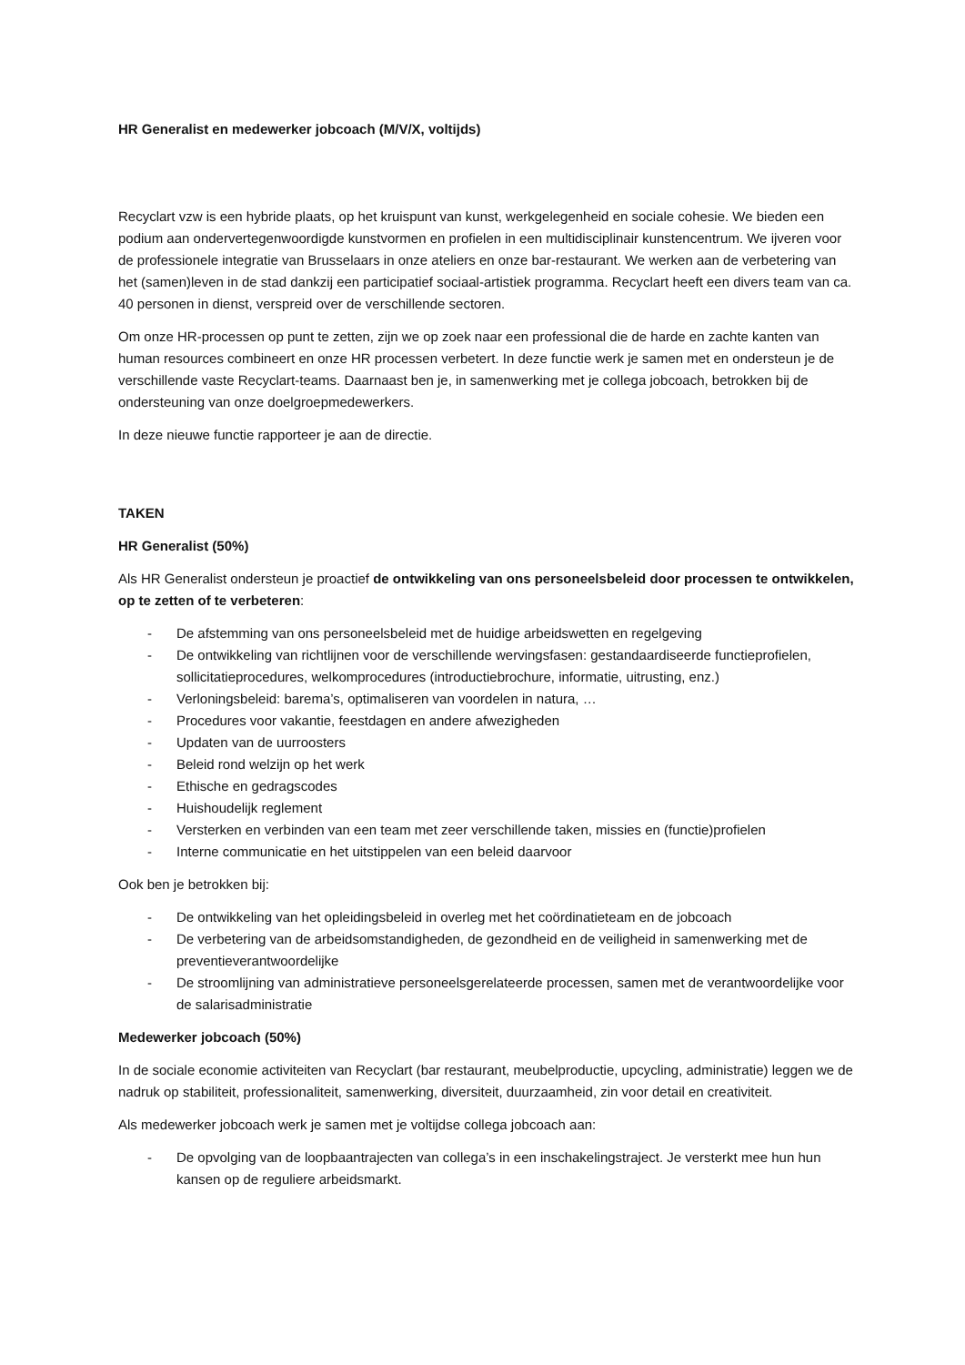HR Generalist en medewerker jobcoach (M/V/X, voltijds)
Recyclart vzw is een hybride plaats, op het kruispunt van kunst, werkgelegenheid en sociale cohesie. We bieden een podium aan ondervertegenwoordigde kunstvormen en profielen in een multidisciplinair kunstencentrum. We ijveren voor de professionele integratie van Brusselaars in onze ateliers en onze bar-restaurant. We werken aan de verbetering van het (samen)leven in de stad dankzij een participatief sociaal-artistiek programma. Recyclart heeft een divers team van ca. 40 personen in dienst, verspreid over de verschillende sectoren.
Om onze HR-processen op punt te zetten, zijn we op zoek naar een professional die de harde en zachte kanten van human resources combineert en onze HR processen verbetert. In deze functie werk je samen met en ondersteun je de verschillende vaste Recyclart-teams. Daarnaast ben je, in samenwerking met je collega jobcoach, betrokken bij de ondersteuning van onze doelgroepmedewerkers.
In deze nieuwe functie rapporteer je aan de directie.
TAKEN
HR Generalist (50%)
Als HR Generalist ondersteun je proactief de ontwikkeling van ons personeelsbeleid door processen te ontwikkelen, op te zetten of te verbeteren:
- De afstemming van ons personeelsbeleid met de huidige arbeidswetten en regelgeving
- De ontwikkeling van richtlijnen voor de verschillende wervingsfasen: gestandaardiseerde functieprofielen, sollicitatieprocedures, welkomprocedures (introductiebrochure, informatie, uitrusting, enz.)
- Verloningsbeleid: barema’s, optimaliseren van voordelen in natura, …
- Procedures voor vakantie, feestdagen en andere afwezigheden
- Updaten van de uurroosters
- Beleid rond welzijn op het werk
- Ethische en gedragscodes
- Huishoudelijk reglement
- Versterken en verbinden van een team met zeer verschillende taken, missies en (functie)profielen
- Interne communicatie en het uitstippelen van een beleid daarvoor
Ook ben je betrokken bij:
- De ontwikkeling van het opleidingsbeleid in overleg met het coördinatieteam en de jobcoach
- De verbetering van de arbeidsomstandigheden, de gezondheid en de veiligheid in samenwerking met de preventieverantwoordelijke
- De stroomlijning van administratieve personeelsgerelateerde processen, samen met de verantwoordelijke voor de salarisadministratie
Medewerker jobcoach (50%)
In de sociale economie activiteiten van Recyclart (bar restaurant, meubelproductie, upcycling, administratie) leggen we de nadruk op stabiliteit, professionaliteit, samenwerking, diversiteit, duurzaamheid, zin voor detail en creativiteit.
Als medewerker jobcoach werk je samen met je voltijdse collega jobcoach aan:
- De opvolging van de loopbaantrajecten van collega’s in een inschakelingstraject. Je versterkt mee hun hun kansen op de reguliere arbeidsmarkt.